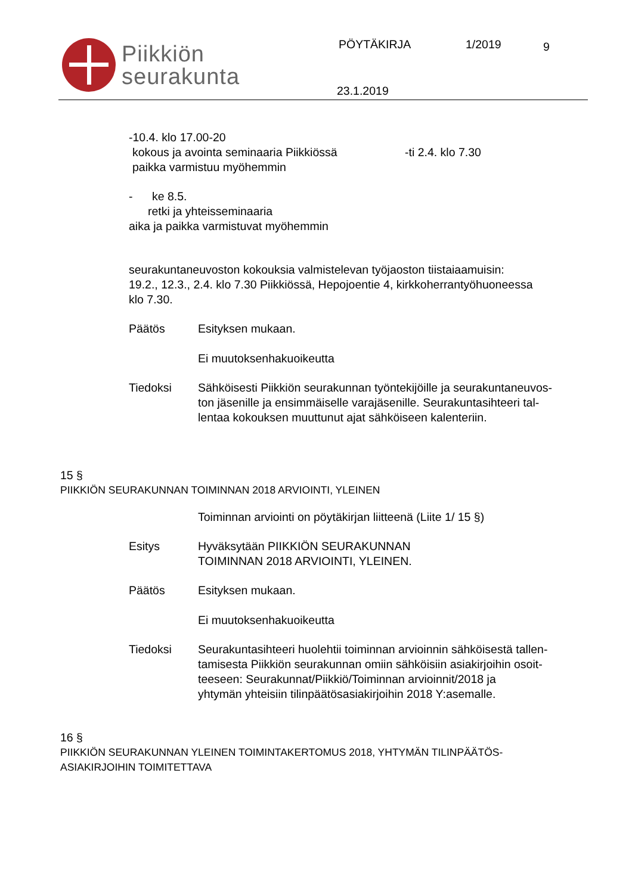Piikkiön
seurakunta
PÖYTÄKIRJA 1/2019 9
23.1.2019
-10.4. klo 17.00-20
kokous ja avointa seminaaria Piikkiössä -ti 2.4. klo 7.30
paikka varmistuu myöhemmin
- ke 8.5.
retki ja yhteisseminaaria
aika ja paikka varmistuvat myöhemmin
seurakuntaneuvoston kokouksia valmistelevan työjaoston tiistaiaamuisin:
19.2., 12.3., 2.4. klo 7.30 Piikkiössä, Hepojoentie 4, kirkkoherrantyöhuoneessa
klo 7.30.
Päätös Esityksen mukaan.
Ei muutoksenhakuoikeutta
Tiedoksi Sähköisesti Piikkiön seurakunnan työntekijöille ja seurakuntaneuvos-
ton jäsenille ja ensimmäiselle varajäsenille. Seurakuntasihteeri tal-
lentaa kokouksen muuttunut ajat sähköiseen kalenteriin.
15 §
PIIKKIÖN SEURAKUNNAN TOIMINNAN 2018 ARVIOINTI, YLEINEN
Toiminnan arviointi on pöytäkirjan liitteenä (Liite 1/ 15 §)
Esitys Hyväksytään PIIKKIÖN SEURAKUNNAN
TOIMINNAN 2018 ARVIOINTI, YLEINEN.
Päätös Esityksen mukaan.
Ei muutoksenhakuoikeutta
Tiedoksi Seurakuntasihteeri huolehtii toiminnan arvioinnin sähköisestä tallen-
tamisesta Piikkiön seurakunnan omiin sähköisiin asiakirjoihin osoit-
teeseen: Seurakunnat/Piikkiö/Toiminnan arvioinnit/2018 ja
yhtymän yhteisiin tilinpäätösasiakirjoihin 2018 Y:asemalle.
16 §
PIIKKIÖN SEURAKUNNAN YLEINEN TOIMINTAKERTOMUS 2018, YHTYMÄN TILINPÄÄTÖS-
ASIAKIRJOIHIN TOIMITETTAVA